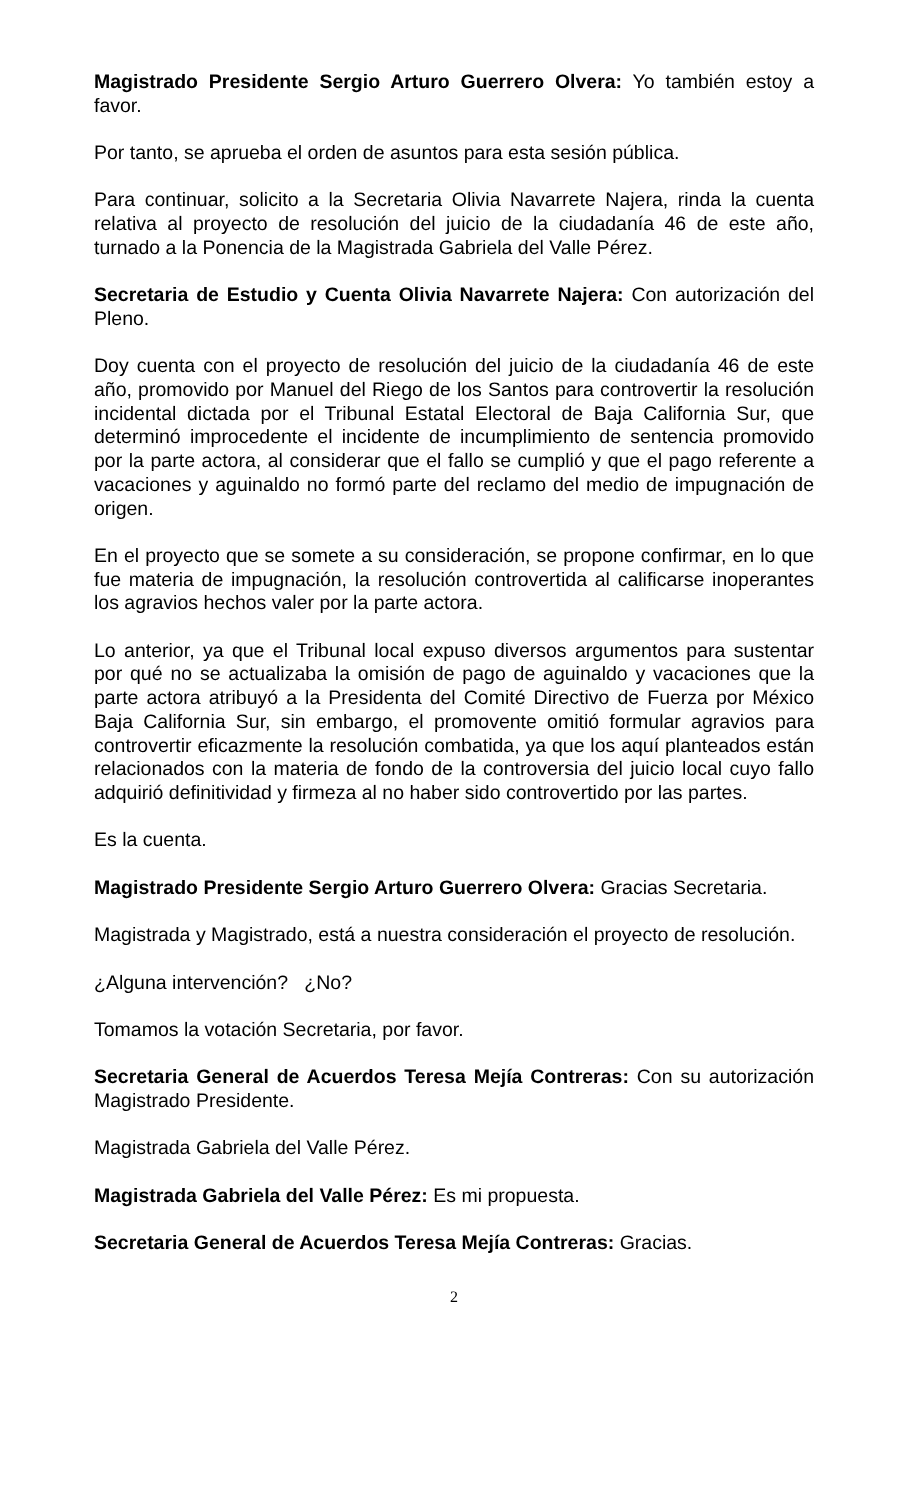Magistrado Presidente Sergio Arturo Guerrero Olvera: Yo también estoy a favor.
Por tanto, se aprueba el orden de asuntos para esta sesión pública.
Para continuar, solicito a la Secretaria Olivia Navarrete Najera, rinda la cuenta relativa al proyecto de resolución del juicio de la ciudadanía 46 de este año, turnado a la Ponencia de la Magistrada Gabriela del Valle Pérez.
Secretaria de Estudio y Cuenta Olivia Navarrete Najera: Con autorización del Pleno.
Doy cuenta con el proyecto de resolución del juicio de la ciudadanía 46 de este año, promovido por Manuel del Riego de los Santos para controvertir la resolución incidental dictada por el Tribunal Estatal Electoral de Baja California Sur, que determinó improcedente el incidente de incumplimiento de sentencia promovido por la parte actora, al considerar que el fallo se cumplió y que el pago referente a vacaciones y aguinaldo no formó parte del reclamo del medio de impugnación de origen.
En el proyecto que se somete a su consideración, se propone confirmar, en lo que fue materia de impugnación, la resolución controvertida al calificarse inoperantes los agravios hechos valer por la parte actora.
Lo anterior, ya que el Tribunal local expuso diversos argumentos para sustentar por qué no se actualizaba la omisión de pago de aguinaldo y vacaciones que la parte actora atribuyó a la Presidenta del Comité Directivo de Fuerza por México Baja California Sur, sin embargo, el promovente omitió formular agravios para controvertir eficazmente la resolución combatida, ya que los aquí planteados están relacionados con la materia de fondo de la controversia del juicio local cuyo fallo adquirió definitividad y firmeza al no haber sido controvertido por las partes.
Es la cuenta.
Magistrado Presidente Sergio Arturo Guerrero Olvera: Gracias Secretaria.
Magistrada y Magistrado, está a nuestra consideración el proyecto de resolución.
¿Alguna intervención? ¿No?
Tomamos la votación Secretaria, por favor.
Secretaria General de Acuerdos Teresa Mejía Contreras: Con su autorización Magistrado Presidente.
Magistrada Gabriela del Valle Pérez.
Magistrada Gabriela del Valle Pérez: Es mi propuesta.
Secretaria General de Acuerdos Teresa Mejía Contreras: Gracias.
2